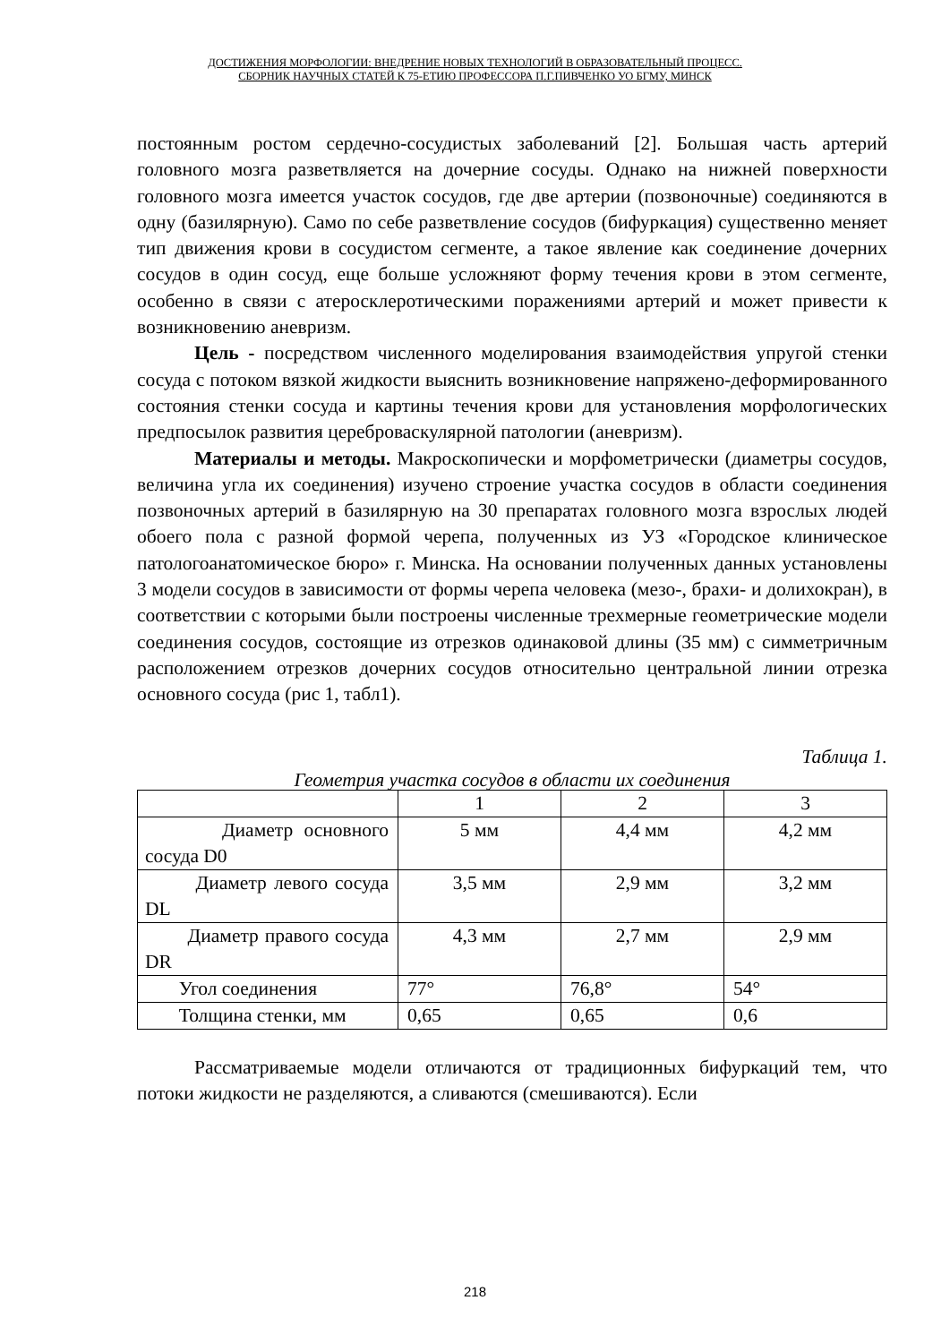ДОСТИЖЕНИЯ МОРФОЛОГИИ: ВНЕДРЕНИЕ НОВЫХ ТЕХНОЛОГИЙ В ОБРАЗОВАТЕЛЬНЫЙ ПРОЦЕСС.
СБОРНИК НАУЧНЫХ СТАТЕЙ К 75-ЕТИЮ ПРОФЕССОРА П.Г.ПИВЧЕНКО УО БГМУ, МИНСК
постоянным ростом сердечно-сосудистых заболеваний [2]. Большая часть артерий головного мозга разветвляется на дочерние сосуды. Однако на нижней поверхности головного мозга имеется участок сосудов, где две артерии (позвоночные) соединяются в одну (базилярную). Само по себе разветвление сосудов (бифуркация) существенно меняет тип движения крови в сосудистом сегменте, а такое явление как соединение дочерних сосудов в один сосуд, еще больше усложняют форму течения крови в этом сегменте, особенно в связи с атеросклеротическими поражениями артерий и может привести к возникновению аневризм.
Цель - посредством численного моделирования взаимодействия упругой стенки сосуда с потоком вязкой жидкости выяснить возникновение напряжено-деформированного состояния стенки сосуда и картины течения крови для установления морфологических предпосылок развития цереброваскулярной патологии (аневризм).
Материалы и методы. Макроскопически и морфометрически (диаметры сосудов, величина угла их соединения) изучено строение участка сосудов в области соединения позвоночных артерий в базилярную на 30 препаратах головного мозга взрослых людей обоего пола с разной формой черепа, полученных из УЗ «Городское клиническое патологоанатомическое бюро» г. Минска. На основании полученных данных установлены 3 модели сосудов в зависимости от формы черепа человека (мезо-, брахи- и долихокран), в соответствии с которыми были построены численные трехмерные геометрические модели соединения сосудов, состоящие из отрезков одинаковой длины (35 мм) с симметричным расположением отрезков дочерних сосудов относительно центральной линии отрезка основного сосуда (рис 1, табл1).
Таблица 1.
Геометрия участка сосудов в области их соединения
| | 1 | 2 | 3 |
| Диаметр основного сосуда D0 | 5 мм | 4,4 мм | 4,2 мм |
| Диаметр левого сосуда DL | 3,5 мм | 2,9 мм | 3,2 мм |
| Диаметр правого сосуда DR | 4,3 мм | 2,7 мм | 2,9 мм |
| Угол соединения | 77° | 76,8° | 54° |
| Толщина стенки, мм | 0,65 | 0,65 | 0,6 |
Рассматриваемые модели отличаются от традиционных бифуркаций тем, что потоки жидкости не разделяются, а сливаются (смешиваются). Если
218